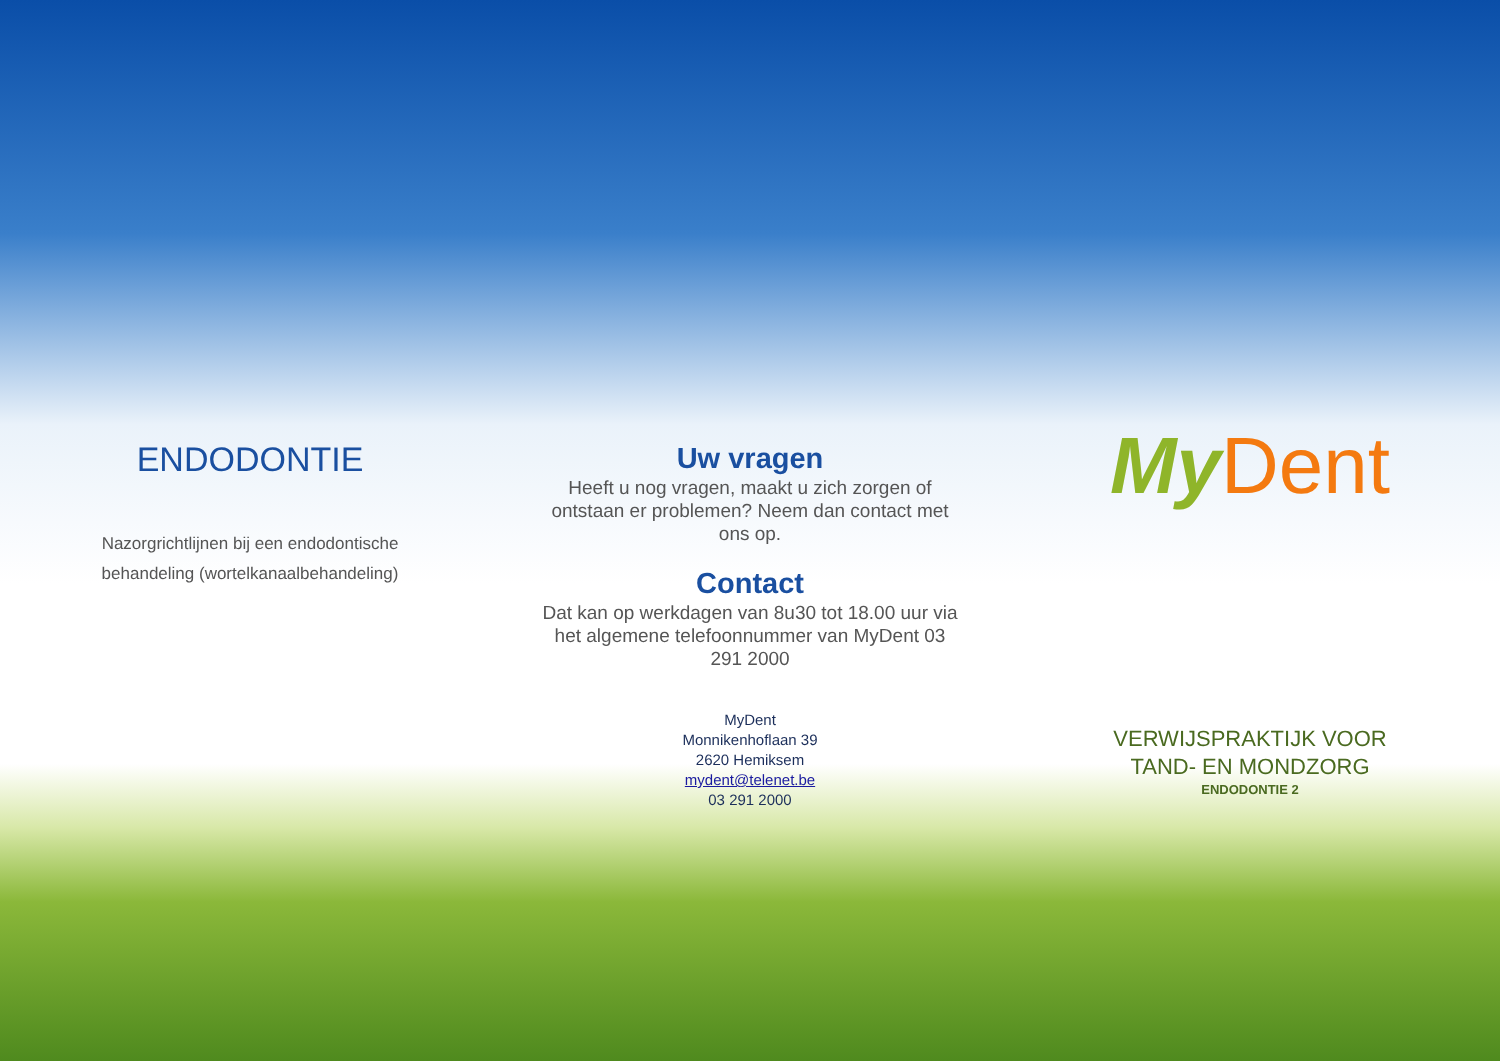ENDODONTIE
Nazorgrichtlijnen bij een endodontische behandeling (wortelkanaalbehandeling)
Uw vragen
Heeft u nog vragen, maakt u zich zorgen of ontstaan er problemen? Neem dan contact met ons op.
Contact
Dat kan op werkdagen van 8u30 tot 18.00 uur via het algemene telefoonnummer van MyDent 03 291 2000
MyDent
Monnikenhoflaan 39
2620 Hemiksem
mydent@telenet.be
03 291 2000
My Dent
VERWIJSPRAKTIJK VOOR
TAND- EN MONDZORG
ENDODONTIE 2